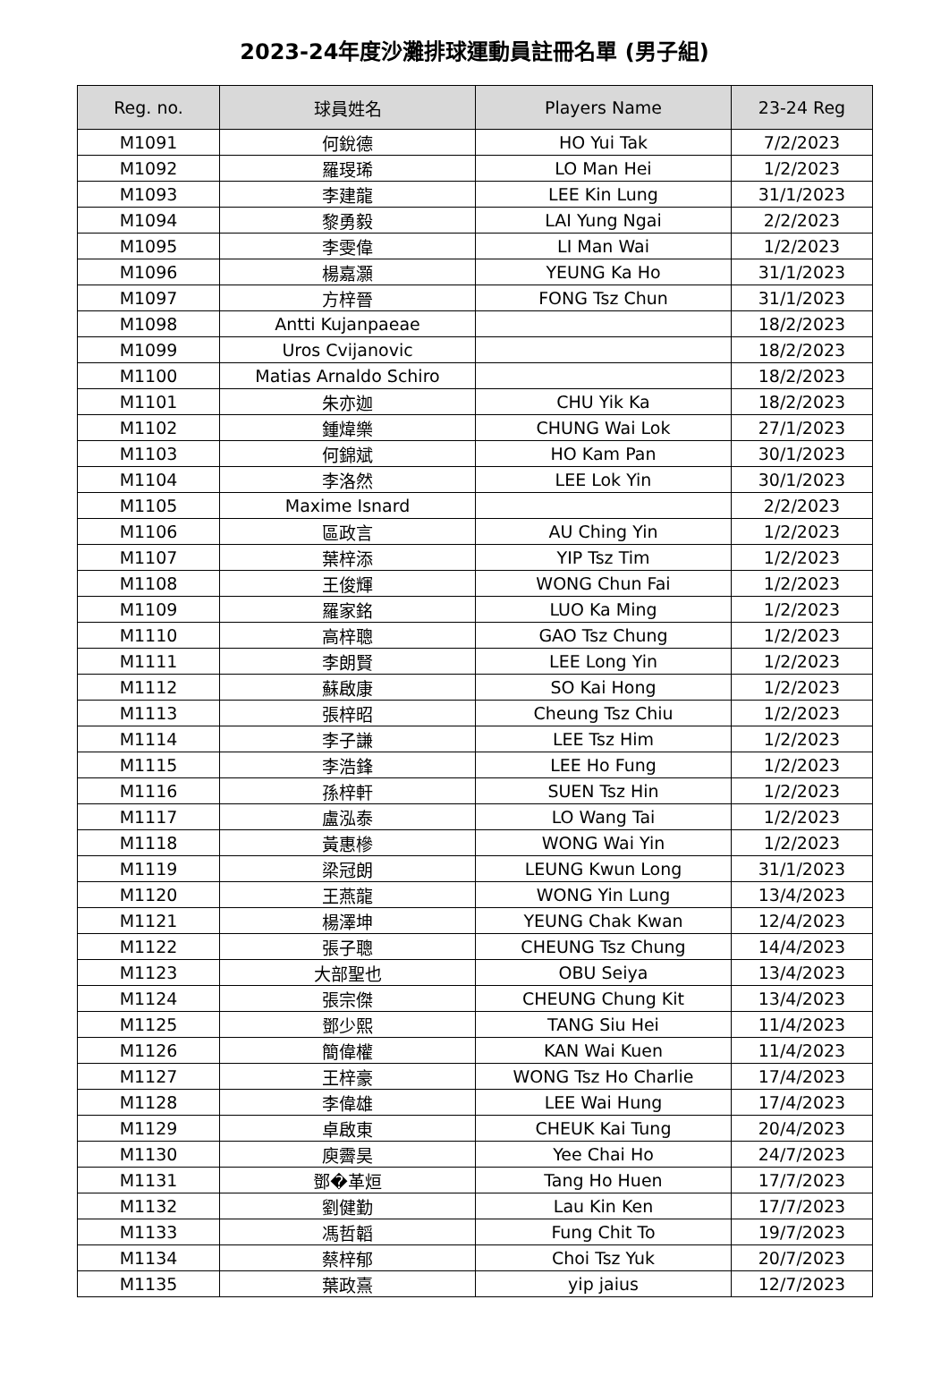2023-24年度沙灘排球運動員註冊名單 (男子組)
| Reg. no. | 球員姓名 | Players Name | 23-24 Reg |
| --- | --- | --- | --- |
| M1091 | 何銳德 | HO Yui Tak | 7/2/2023 |
| M1092 | 羅琝琋 | LO Man Hei | 1/2/2023 |
| M1093 | 李建龍 | LEE Kin Lung | 31/1/2023 |
| M1094 | 黎勇毅 | LAI Yung Ngai | 2/2/2023 |
| M1095 | 李雯偉 | LI Man Wai | 1/2/2023 |
| M1096 | 楊嘉灝 | YEUNG Ka Ho | 31/1/2023 |
| M1097 | 方梓晉 | FONG Tsz Chun | 31/1/2023 |
| M1098 | Antti Kujanpaeae | | 18/2/2023 |
| M1099 | Uros Cvijanovic | | 18/2/2023 |
| M1100 | Matias Arnaldo Schiro | | 18/2/2023 |
| M1101 | 朱亦迦 | CHU Yik Ka | 18/2/2023 |
| M1102 | 鍾煒樂 | CHUNG Wai Lok | 27/1/2023 |
| M1103 | 何錦斌 | HO Kam Pan | 30/1/2023 |
| M1104 | 李洛然 | LEE Lok Yin | 30/1/2023 |
| M1105 | Maxime Isnard | | 2/2/2023 |
| M1106 | 區政言 | AU Ching Yin | 1/2/2023 |
| M1107 | 葉梓添 | YIP Tsz Tim | 1/2/2023 |
| M1108 | 王俊輝 | WONG Chun Fai | 1/2/2023 |
| M1109 | 羅家銘 | LUO Ka Ming | 1/2/2023 |
| M1110 | 高梓聰 | GAO Tsz Chung | 1/2/2023 |
| M1111 | 李朗賢 | LEE Long Yin | 1/2/2023 |
| M1112 | 蘇啟康 | SO Kai Hong | 1/2/2023 |
| M1113 | 張梓昭 | Cheung Tsz Chiu | 1/2/2023 |
| M1114 | 李子謙 | LEE Tsz Him | 1/2/2023 |
| M1115 | 李浩鋒 | LEE Ho Fung | 1/2/2023 |
| M1116 | 孫梓軒 | SUEN Tsz Hin | 1/2/2023 |
| M1117 | 盧泓泰 | LO Wang Tai | 1/2/2023 |
| M1118 | 黃惠槮 | WONG Wai Yin | 1/2/2023 |
| M1119 | 梁冠朗 | LEUNG Kwun Long | 31/1/2023 |
| M1120 | 王燕龍 | WONG Yin Lung | 13/4/2023 |
| M1121 | 楊澤坤 | YEUNG Chak Kwan | 12/4/2023 |
| M1122 | 張子聰 | CHEUNG Tsz Chung | 14/4/2023 |
| M1123 | 大部聖也 | OBU Seiya | 13/4/2023 |
| M1124 | 張宗傑 | CHEUNG Chung Kit | 13/4/2023 |
| M1125 | 鄧少熙 | TANG Siu Hei | 11/4/2023 |
| M1126 | 簡偉權 | KAN Wai Kuen | 11/4/2023 |
| M1127 | 王梓豪 | WONG Tsz Ho Charlie | 17/4/2023 |
| M1128 | 李偉雄 | LEE Wai Hung | 17/4/2023 |
| M1129 | 卓啟東 | CHEUK Kai Tung | 20/4/2023 |
| M1130 | 庾霽昊 | Yee Chai Ho | 24/7/2023 |
| M1131 | 鄧�革烜 | Tang Ho Huen | 17/7/2023 |
| M1132 | 劉健勤 | Lau Kin Ken | 17/7/2023 |
| M1133 | 馮哲韜 | Fung Chit To | 19/7/2023 |
| M1134 | 蔡梓郁 | Choi Tsz Yuk | 20/7/2023 |
| M1135 | 葉政熹 | yip jaius | 12/7/2023 |